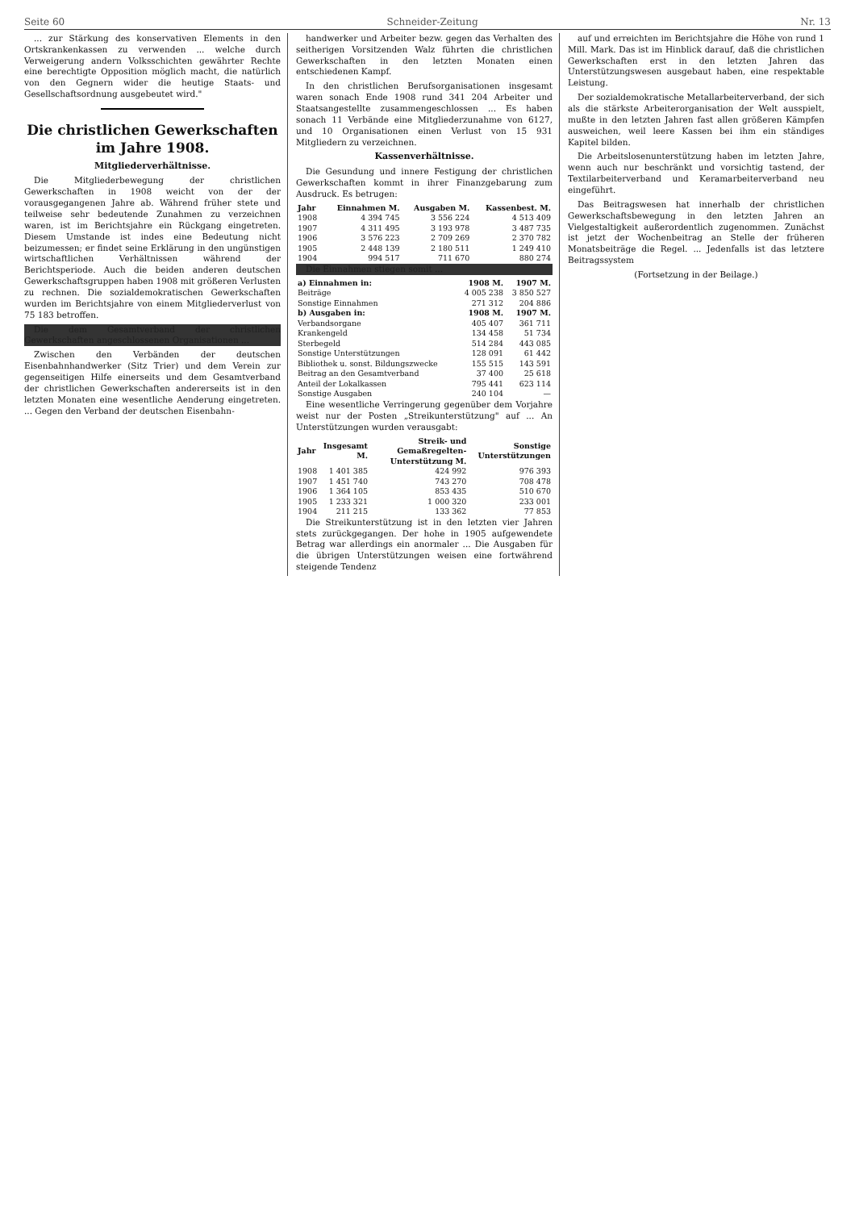Seite 60 Schneider-Zeitung Nr. 13
... zur Stärkung des konservativen Elements in den Ortskrankenkassen zu verwenden ... welche durch Verweigerung andern Volksschichten gewährter Rechte eine berechtigte Opposition möglich macht, die natürlich von den Gegnern wider die heutige Staats- und Gesellschaftsordnung ausgebeutet wird."
Die christlichen Gewerkschaften im Jahre 1908.
Mitgliederverhältnisse.
Die Mitgliederbewegung der christlichen Gewerkschaften in 1908 weicht von der der vorausgegangenen Jahre ab. Während früher stete und teilweise sehr bedeutende Zunahmen zu verzeichnen waren, ist im Berichtsjahre ein Rückgang eingetreten. Diesem Umstande ist indes eine Bedeutung nicht beizumessen; er findet seine Erklärung in den ungünstigen wirtschaftlichen Verhältnissen während der Berichtsperiode. Auch die beiden anderen deutschen Gewerkschaftsgruppen haben 1908 mit größeren Verlusten zu rechnen. Die sozialdemokratischen Gewerkschaften wurden im Berichtsjahre von einem Mitgliederverlust von 75 183 betroffen.
Die dem Gesamtverband der christlichen Gewerkschaften angeschlossenen Organisationen ...
Zwischen den Verbänden der deutschen Eisenbahnhandwerker (Sitz Trier) und dem Verein zur gegenseitigen Hilfe einerseits und dem Gesamtverband der christlichen Gewerkschaften andererseits ist in den letzten Monaten eine wesentliche Aenderung eingetreten. ... Gegen den Verband der deutschen Eisenbahn-
handwerker und Arbeiter bezw. gegen das Verhalten des seitherigen Vorsitzenden Walz führten die christlichen Gewerkschaften in den letzten Monaten einen entschiedenen Kampf.
In den christlichen Berufsorganisationen insgesamt waren sonach Ende 1908 rund 341 204 Arbeiter und Staatsangestellte zusammengeschlossen ... Es haben sonach 11 Verbände eine Mitgliederzunahme von 6127, und 10 Organisationen einen Verlust von 15 931 Mitgliedern zu verzeichnen.
Kassenverhältnisse.
Die Gesundung und innere Festigung der christlichen Gewerkschaften kommt in ihrer Finanzgebarung zum Ausdruck. Es betrugen:
| Jahr | Einnahmen M. | Ausgaben M. | Kassenbest. M. |
| --- | --- | --- | --- |
| 1908 | 4 394 745 | 3 556 224 | 4 513 409 |
| 1907 | 4 311 495 | 3 193 978 | 3 487 735 |
| 1906 | 3 576 223 | 2 709 269 | 2 370 782 |
| 1905 | 2 448 139 | 2 180 511 | 1 249 410 |
| 1904 | 994 517 | 711 670 | 880 274 |
Die Einnahmen stiegen somit ...
| a) Einnahmen in: | 1908 M. | 1907 M. |
| --- | --- | --- |
| Beiträge | 4 005 238 | 3 850 527 |
| Sonstige Einnahmen | 271 312 | 204 886 |
| b) Ausgaben in: | 1908 M. | 1907 M. |
| Verbandsorgane | 405 407 | 361 711 |
| Krankengeld | 134 458 | 51 734 |
| Sterbegeld | 514 284 | 443 085 |
| Sonstige Unterstützungen | 128 091 | 61 442 |
| Bibliothek u. sonst. Bildungszwecke | 155 515 | 143 591 |
| Beitrag an den Gesamtverband | 37 400 | 25 618 |
| Anteil der Lokalkassen | 795 441 | 623 114 |
| Sonstige Ausgaben | 240 104 | — |
Eine wesentliche Verringerung gegenüber dem Vorjahre weist nur der Posten „Streikunterstützung" auf ... An Unterstützungen wurden verausgabt:
| Jahr | Insgesamt M. | Streik- und Gemaßregelten-Unterstützung M. | Sonstige Unterstützungen |
| --- | --- | --- | --- |
| 1908 | 1 401 385 | 424 992 | 976 393 |
| 1907 | 1 451 740 | 743 270 | 708 478 |
| 1906 | 1 364 105 | 853 435 | 510 670 |
| 1905 | 1 233 321 | 1 000 320 | 233 001 |
| 1904 | 211 215 | 133 362 | 77 853 |
Die Streikunterstützung ist in den letzten vier Jahren stets zurückgegangen. Der hohe in 1905 aufgewendete Betrag war allerdings ein anormaler ... Die Ausgaben für die übrigen Unterstützungen weisen eine fortwährend steigende Tendenz
auf und erreichten im Berichtsjahre die Höhe von rund 1 Mill. Mark. Das ist im Hinblick darauf, daß die christlichen Gewerkschaften erst in den letzten Jahren das Unterstützungswesen ausgebaut haben, eine respektable Leistung.
Der sozialdemokratische Metallarbeiterverband, der sich als die stärkste Arbeiterorganisation der Welt ausspielt, mußte in den letzten Jahren fast allen größeren Kämpfen ausweichen, weil leere Kassen bei ihm ein ständiges Kapitel bilden.
Die Arbeitslosenunterstützung haben im letzten Jahre, wenn auch nur beschränkt und vorsichtig tastend, der Textilarbeiterverband und Keramarbeiterverband neu eingeführt.
Das Beitragswesen hat innerhalb der christlichen Gewerkschaftsbewegung in den letzten Jahren an Vielgestaltigkeit außerordentlich zugenommen. Zunächst ist jetzt der Wochenbeitrag an Stelle der früheren Monatsbeiträge die Regel. ... Jedenfalls ist das letztere Beitragssystem
(Fortsetzung in der Beilage.)